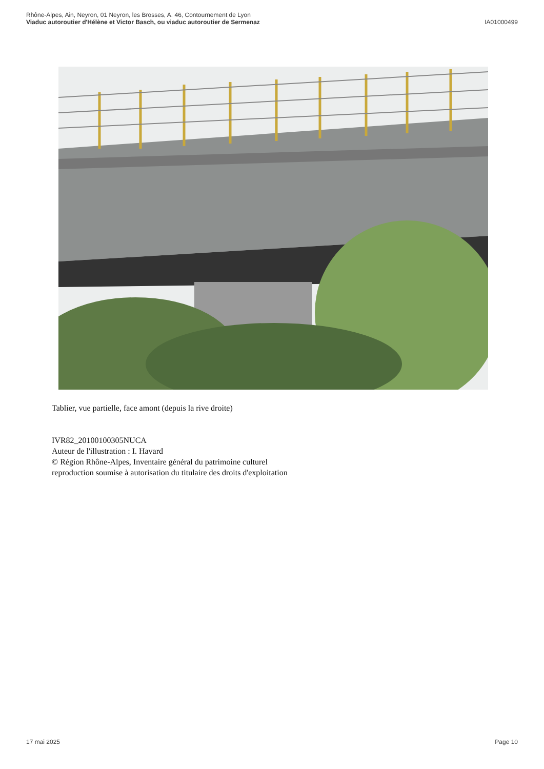Rhône-Alpes, Ain, Neyron, 01 Neyron, les Brosses, A. 46, Contournement de Lyon
Viaduc autoroutier d'Hélène et Victor Basch, ou viaduc autoroutier de Sermenaz
IA01000499
Tablier, vue partielle, face amont (depuis la rive droite)
IVR82_20100100305NUCA
Auteur de l'illustration : I. Havard
© Région Rhône-Alpes, Inventaire général du patrimoine culturel
reproduction soumise à autorisation du titulaire des droits d'exploitation
17 mai 2025 Page 10